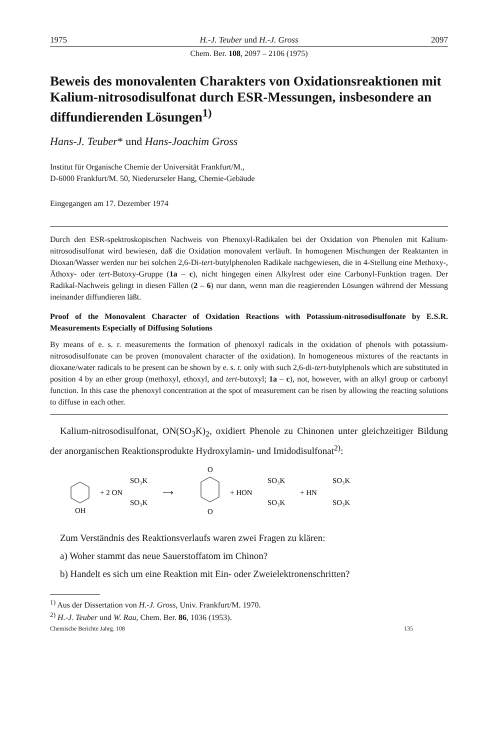1975 H.-J. Teuber und H.-J. Gross 2097
Chem. Ber. 108, 2097 – 2106 (1975)
Beweis des monovalenten Charakters von Oxidationsreaktionen mit Kalium-nitrosodisulfonat durch ESR-Messungen, insbesondere an diffundierenden Lösungen<sup>1)</sup>
Hans-J. Teuber* und Hans-Joachim Gross
Institut für Organische Chemie der Universität Frankfurt/M.,
D-6000 Frankfurt/M. 50, Niederurseler Hang, Chemie-Gebäude
Eingegangen am 17. Dezember 1974
Durch den ESR-spektroskopischen Nachweis von Phenoxyl-Radikalen bei der Oxidation von Phenolen mit Kalium-nitrosodisulfonat wird bewiesen, daß die Oxidation monovalent verläuft. In homogenen Mischungen der Reaktanten in Dioxan/Wasser werden nur bei solchen 2,6-Di-tert-butylphenolen Radikale nachgewiesen, die in 4-Stellung eine Methoxy-, Äthoxy- oder tert-Butoxy-Gruppe (1a – c), nicht hingegen einen Alkylrest oder eine Carbonyl-Funktion tragen. Der Radikal-Nachweis gelingt in diesen Fällen (2 – 6) nur dann, wenn man die reagierenden Lösungen während der Messung ineinander diffundieren läßt.
Proof of the Monovalent Character of Oxidation Reactions with Potassium-nitrosodisulfonate by E.S.R. Measurements Especially of Diffusing Solutions
By means of e. s. r. measurements the formation of phenoxyl radicals in the oxidation of phenols with potassium-nitrosodisulfonate can be proven (monovalent character of the oxidation). In homogeneous mixtures of the reactants in dioxane/water radicals to be present can be shown by e. s. r. only with such 2,6-di-tert-butylphenols which are substituted in position 4 by an ether group (methoxyl, ethoxyl, and tert-butoxyl; 1a – c), not, however, with an alkyl group or carbonyl function. In this case the phenoxyl concentration at the spot of measurement can be risen by allowing the reacting solutions to diffuse in each other.
Kalium-nitrosodisulfonat, ON(SO<sub>3</sub>K)<sub>2</sub>, oxidiert Phenole zu Chinonen unter gleichzeitiger Bildung der anorganischen Reaktionsprodukte Hydroxylamin- und Imidodisulfonat<sup>2)</sup>:
OH
+ 2 ON
SO₃K
SO₃K
⟶
O
O
+ HON
SO₃K
SO₃K
+ HN
SO₃K
SO₃K
Zum Verständnis des Reaktionsverlaufs waren zwei Fragen zu klären:
a) Woher stammt das neue Sauerstoffatom im Chinon?
b) Handelt es sich um eine Reaktion mit Ein- oder Zweielektronenschritten?
<sup>1)</sup> Aus der Dissertation von H.-J. Gross, Univ. Frankfurt/M. 1970.
<sup>2)</sup> H.-J. Teuber und W. Rau, Chem. Ber. 86, 1036 (1953).
Chemische Berichte Jahrg. 108 135